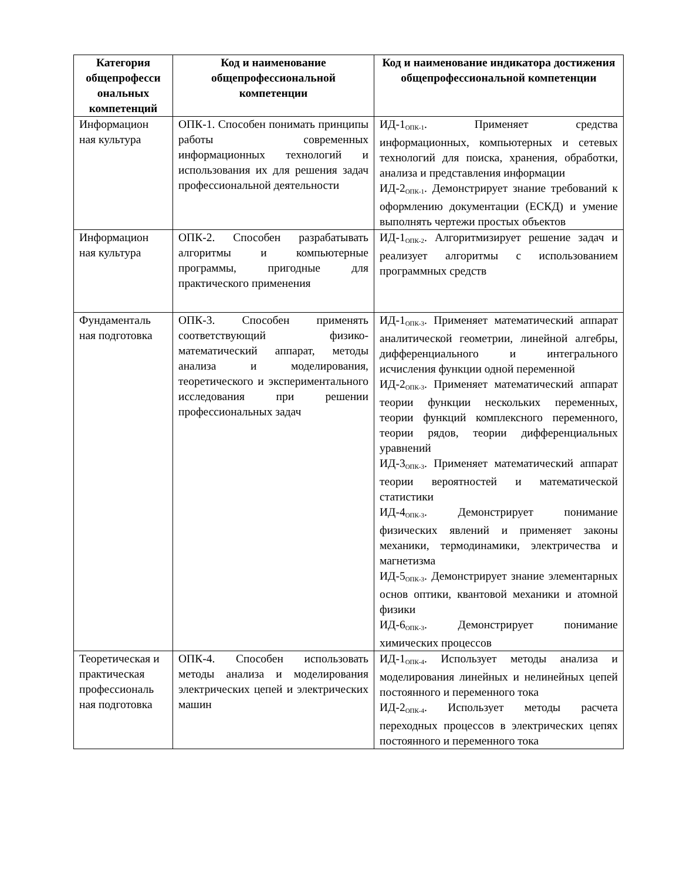| Категория общепрофесси ональных компетенций | Код и наименование общепрофессиональной компетенции | Код и наименование индикатора достижения общепрофессиональной компетенции |
| --- | --- | --- |
| Информацион ная культура | ОПК-1. Способен понимать принципы работы современных информационных технологий и использования их для решения задач профессиональной деятельности | ИД-1<sub>ОПК-1</sub>. Применяет средства информационных, компьютерных и сетевых технологий для поиска, хранения, обработки, анализа и представления информации ИД-2<sub>ОПК-1</sub>. Демонстрирует знание требований к оформлению документации (ЕСКД) и умение выполнять чертежи простых объектов |
| Информацион ная культура | ОПК-2. Способен разрабатывать алгоритмы и компьютерные программы, пригодные для практического применения | ИД-1<sub>ОПК-2</sub>. Алгоритмизирует решение задач и реализует алгоритмы с использованием программных средств |
| Фундаменталь ная подготовка | ОПК-3. Способен применять соответствующий физико-математический аппарат, методы анализа и моделирования, теоретического и экспериментального исследования при решении профессиональных задач | ИД-1<sub>ОПК-3</sub>. Применяет математический аппарат аналитической геометрии, линейной алгебры, дифференциального и интегрального исчисления функции одной переменной ИД-2<sub>ОПК-3</sub>. Применяет математический аппарат теории функции нескольких переменных, теории функций комплексного переменного, теории рядов, теории дифференциальных уравнений ИД-3<sub>ОПК-3</sub>. Применяет математический аппарат теории вероятностей и математической статистики ИД-4<sub>ОПК-3</sub>. Демонстрирует понимание физических явлений и применяет законы механики, термодинамики, электричества и магнетизма ИД-5<sub>ОПК-3</sub>. Демонстрирует знание элементарных основ оптики, квантовой механики и атомной физики ИД-6<sub>ОПК-3</sub>. Демонстрирует понимание химических процессов |
| Теоретическая и практическая профессиональ ная подготовка | ОПК-4. Способен использовать методы анализа и моделирования электрических цепей и электрических машин | ИД-1<sub>ОПК-4</sub>. Использует методы анализа и моделирования линейных и нелинейных цепей постоянного и переменного тока ИД-2<sub>ОПК-4</sub>. Использует методы расчета переходных процессов в электрических цепях постоянного и переменного тока |